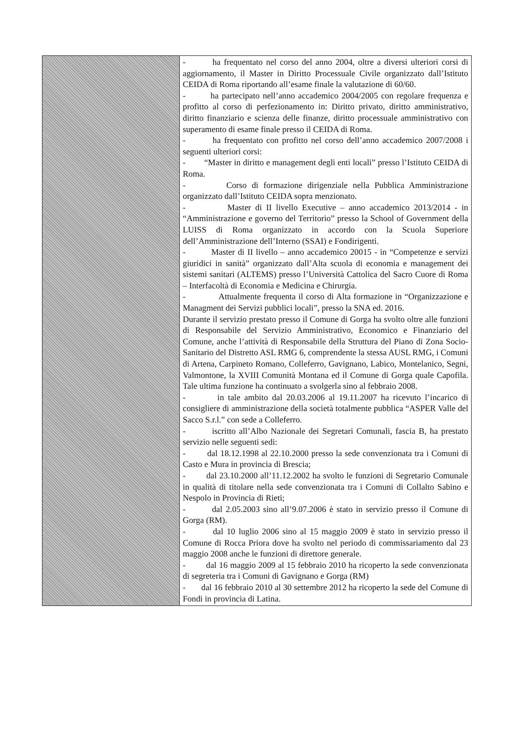| | - ha frequentato nel corso del anno 2004, oltre a diversi ulteriori corsi di aggiornamento, il Master in Diritto Processuale Civile organizzato dall’Istituto CEIDA di Roma riportando all’esame finale la valutazione di 60/60. - ha partecipato nell’anno accademico 2004/2005 con regolare frequenza e profitto al corso di perfezionamento in: Diritto privato, diritto amministrativo, diritto finanziario e scienza delle finanze, diritto processuale amministrativo con superamento di esame finale presso il CEIDA di Roma. - ha frequentato con profitto nel corso dell’anno accademico 2007/2008 i seguenti ulteriori corsi: - “Master in diritto e management degli enti locali” presso l’Istituto CEIDA di Roma. - Corso di formazione dirigenziale nella Pubblica Amministrazione organizzato dall’Istituto CEIDA sopra menzionato. - Master di II livello Executive – anno accademico 2013/2014 - in “Amministrazione e governo del Territorio” presso la School of Government della LUISS di Roma organizzato in accordo con la Scuola Superiore dell’Amministrazione dell’Interno (SSAI) e Fondirigenti. - Master di II livello – anno accademico 20015 - in “Competenze e servizi giuridici in sanità” organizzato dall’Alta scuola di economia e management dei sistemi sanitari (ALTEMS) presso l’Università Cattolica del Sacro Cuore di Roma – Interfacoltà di Economia e Medicina e Chirurgia. - Attualmente frequenta il corso di Alta formazione in “Organizzazione e Managment dei Servizi pubblici locali”, presso la SNA ed. 2016. Durante il servizio prestato presso il Comune di Gorga ha svolto oltre alle funzioni di Responsabile del Servizio Amministrativo, Economico e Finanziario del Comune, anche l’attività di Responsabile della Struttura del Piano di Zona Socio-Sanitario del Distretto ASL RMG 6, comprendente la stessa AUSL RMG, i Comuni di Artena, Carpineto Romano, Colleferro, Gavignano, Labico, Montelanico, Segni, Valmontone, la XVIII Comunità Montana ed il Comune di Gorga quale Capofila. Tale ultima funzione ha continuato a svolgerla sino al febbraio 2008. - in tale ambito dal 20.03.2006 al 19.11.2007 ha ricevuto l’incarico di consigliere di amministrazione della società totalmente pubblica “ASPER Valle del Sacco S.r.l.” con sede a Colleferro. - iscritto all’Albo Nazionale dei Segretari Comunali, fascia B, ha prestato servizio nelle seguenti sedi: - dal 18.12.1998 al 22.10.2000 presso la sede convenzionata tra i Comuni di Casto e Mura in provincia di Brescia; - dal 23.10.2000 all’11.12.2002 ha svolto le funzioni di Segretario Comunale in qualità di titolare nella sede convenzionata tra i Comuni di Collalto Sabino e Nespolo in Provincia di Rieti; - dal 2.05.2003 sino all’9.07.2006 è stato in servizio presso il Comune di Gorga (RM). - dal 10 luglio 2006 sino al 15 maggio 2009 è stato in servizio presso il Comune di Rocca Priora dove ha svolto nel periodo di commissariamento dal 23 maggio 2008 anche le funzioni di direttore generale. - dal 16 maggio 2009 al 15 febbraio 2010 ha ricoperto la sede convenzionata di segreteria tra i Comuni di Gavignano e Gorga (RM) - dal 16 febbraio 2010 al 30 settembre 2012 ha ricoperto la sede del Comune di Fondi in provincia di Latina. |